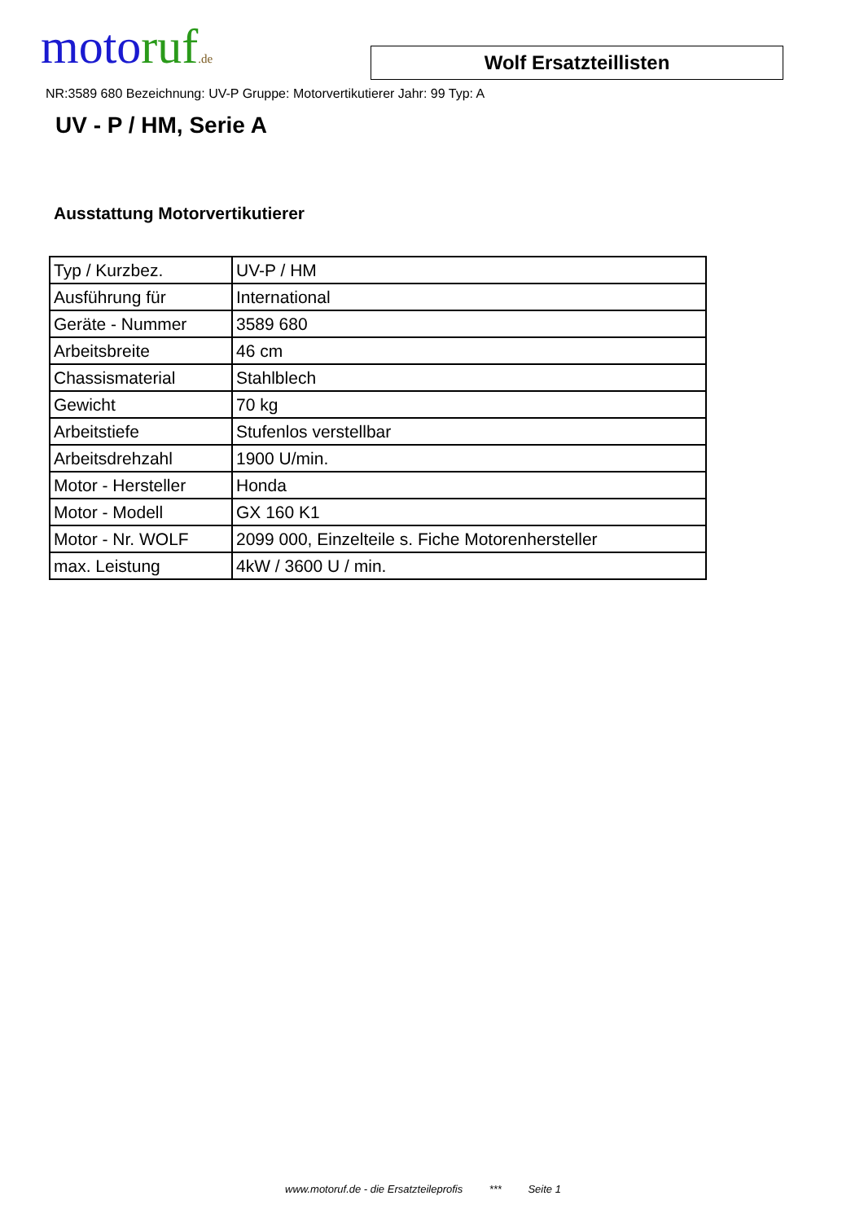motoruf.de
Wolf Ersatzteillisten
NR:3589 680 Bezeichnung: UV-P Gruppe: Motorvertikutierer Jahr: 99 Typ: A
UV - P / HM, Serie A
Ausstattung Motorvertikutierer
| Typ / Kurzbez. | UV-P / HM |
| Ausführung für | International |
| Geräte - Nummer | 3589 680 |
| Arbeitsbreite | 46 cm |
| Chassismaterial | Stahlblech |
| Gewicht | 70 kg |
| Arbeitstiefe | Stufenlos verstellbar |
| Arbeitsdrehzahl | 1900 U/min. |
| Motor - Hersteller | Honda |
| Motor - Modell | GX 160 K1 |
| Motor - Nr. WOLF | 2099 000, Einzelteile s. Fiche Motorenhersteller |
| max. Leistung | 4kW / 3600 U / min. |
www.motoruf.de - die Ersatzteileprofis *** Seite 1